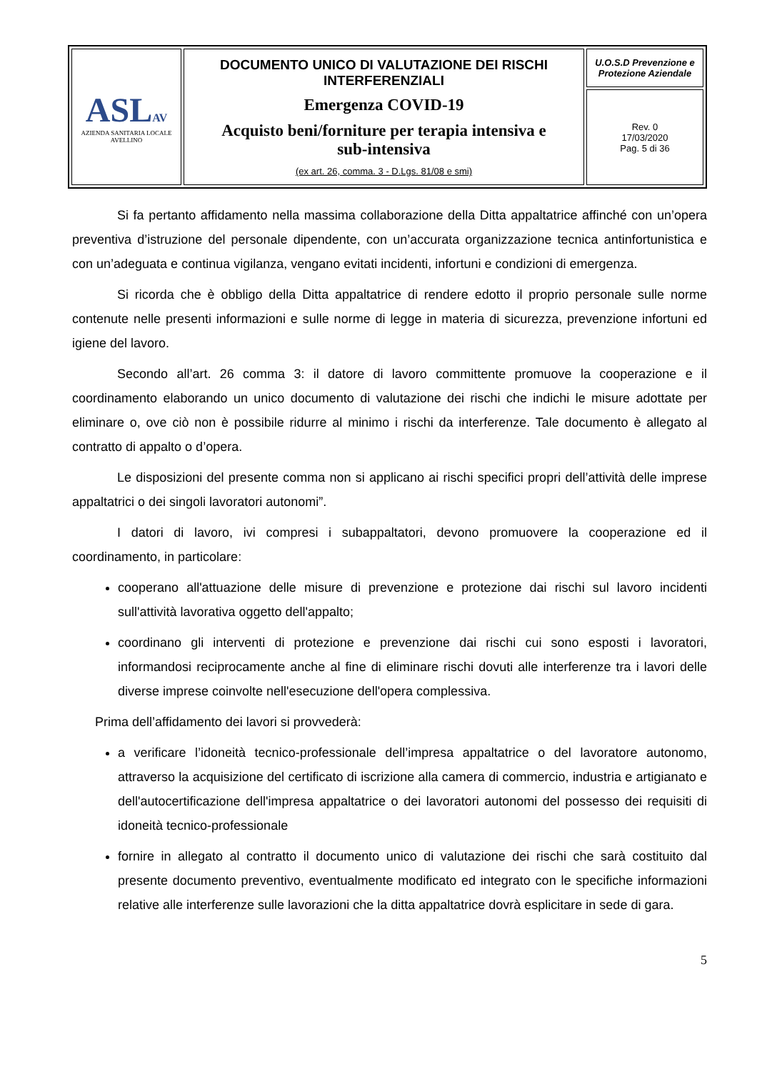| ASL AV AZIENDA SANITARIA LOCALE AVELLINO | DOCUMENTO UNICO DI VALUTAZIONE DEI RISCHI INTERFERENZIALI Emergenza COVID-19 Acquisto beni/forniture per terapia intensiva e sub-intensiva (ex art. 26, comma. 3 - D.Lgs. 81/08 e smi) | U.O.S.D Prevenzione e Protezione Aziendale |
| | | Rev. 0 17/03/2020 Pag. 5 di 36 |
Si fa pertanto affidamento nella massima collaborazione della Ditta appaltatrice affinché con un’opera preventiva d’istruzione del personale dipendente, con un’accurata organizzazione tecnica antinfortunistica e con un’adeguata e continua vigilanza, vengano evitati incidenti, infortuni e condizioni di emergenza.
Si ricorda che è obbligo della Ditta appaltatrice di rendere edotto il proprio personale sulle norme contenute nelle presenti informazioni e sulle norme di legge in materia di sicurezza, prevenzione infortuni ed igiene del lavoro.
Secondo all’art. 26 comma 3: il datore di lavoro committente promuove la cooperazione e il coordinamento elaborando un unico documento di valutazione dei rischi che indichi le misure adottate per eliminare o, ove ciò non è possibile ridurre al minimo i rischi da interferenze. Tale documento è allegato al contratto di appalto o d’opera.
Le disposizioni del presente comma non si applicano ai rischi specifici propri dell’attività delle imprese appaltatrici o dei singoli lavoratori autonomi”.
I datori di lavoro, ivi compresi i subappaltatori, devono promuovere la cooperazione ed il coordinamento, in particolare:
cooperano all'attuazione delle misure di prevenzione e protezione dai rischi sul lavoro incidenti sull'attività lavorativa oggetto dell'appalto;
coordinano gli interventi di protezione e prevenzione dai rischi cui sono esposti i lavoratori, informandosi reciprocamente anche al fine di eliminare rischi dovuti alle interferenze tra i lavori delle diverse imprese coinvolte nell'esecuzione dell'opera complessiva.
Prima dell’affidamento dei lavori si provvederà:
a verificare l’idoneità tecnico-professionale dell’impresa appaltatrice o del lavoratore autonomo, attraverso la acquisizione del certificato di iscrizione alla camera di commercio, industria e artigianato e dell'autocertificazione dell'impresa appaltatrice o dei lavoratori autonomi del possesso dei requisiti di idoneità tecnico-professionale
fornire in allegato al contratto il documento unico di valutazione dei rischi che sarà costituito dal presente documento preventivo, eventualmente modificato ed integrato con le specifiche informazioni relative alle interferenze sulle lavorazioni che la ditta appaltatrice dovrà esplicitare in sede di gara.
5